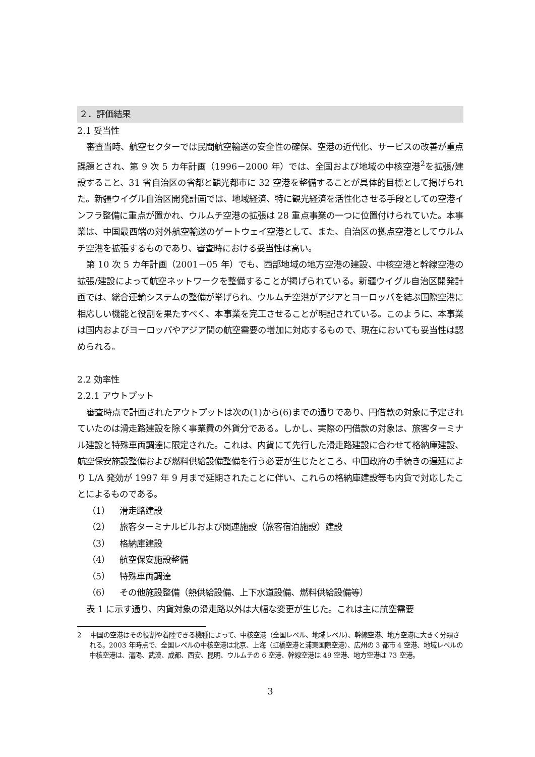２．評価結果
2.1 妥当性
審査当時、航空セクターでは民間航空輸送の安全性の確保、空港の近代化、サービスの改善が重点課題とされ、第 9 次 5 カ年計画（1996－2000 年）では、全国および地域の中核空港<sup>2</sup>を拡張/建設すること、31 省自治区の省都と観光都市に 32 空港を整備することが具体的目標として掲げられた。新疆ウイグル自治区開発計画では、地域経済、特に観光経済を活性化させる手段としての空港インフラ整備に重点が置かれ、ウルムチ空港の拡張は 28 重点事業の一つに位置付けられていた。本事業は、中国最西端の対外航空輸送のゲートウェイ空港として、また、自治区の拠点空港としてウルムチ空港を拡張するものであり、審査時における妥当性は高い。
第 10 次 5 カ年計画（2001－05 年）でも、西部地域の地方空港の建設、中核空港と幹線空港の拡張/建設によって航空ネットワークを整備することが掲げられている。新疆ウイグル自治区開発計画では、総合運輸システムの整備が挙げられ、ウルムチ空港がアジアとヨーロッパを結ぶ国際空港に相応しい機能と役割を果たすべく、本事業を完工させることが明記されている。このように、本事業は国内およびヨーロッパやアジア間の航空需要の増加に対応するもので、現在においても妥当性は認められる。
2.2 効率性
2.2.1 アウトプット
審査時点で計画されたアウトプットは次の(1)から(6)までの通りであり、円借款の対象に予定されていたのは滑走路建設を除く事業費の外貨分である。しかし、実際の円借款の対象は、旅客ターミナル建設と特殊車両調達に限定された。これは、内貨にて先行した滑走路建設に合わせて格納庫建設、航空保安施設整備および燃料供給設備整備を行う必要が生じたところ、中国政府の手続きの遅延により L/A 発効が 1997 年 9 月まで延期されたことに伴い、これらの格納庫建設等も内貨で対応したことによるものである。
（1） 滑走路建設
（2） 旅客ターミナルビルおよび関連施設（旅客宿泊施設）建設
（3） 格納庫建設
（4） 航空保安施設整備
（5） 特殊車両調達
（6） その他施設整備（熱供給設備、上下水道設備、燃料供給設備等）
表 1 に示す通り、内貨対象の滑走路以外は大幅な変更が生じた。これは主に航空需要
2 中国の空港はその役割や着陸できる機種によって、中核空港（全国レベル、地域レベル）、幹線空港、地方空港に大きく分類される。2003 年時点で、全国レベルの中核空港は北京、上海（虹橋空港と浦東国際空港）、広州の 3 都市 4 空港、地域レベルの中核空港は、瀋陽、武漢、成都、西安、昆明、ウルムチの 6 空港、幹線空港は 49 空港、地方空港は 73 空港。
3